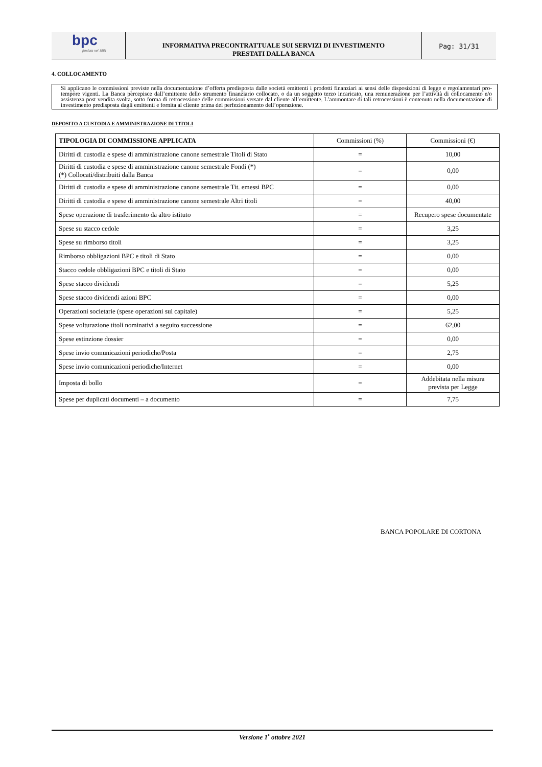bpc
fondata nel 1881
INFORMATIVA PRECONTRATTUALE SUI SERVIZI DI INVESTIMENTO
PRESTATI DALLA BANCA
Pag: 31/31
4. COLLOCAMENTO
Si applicano le commissioni previste nella documentazione d’offerta predisposta dalle società emittenti i prodotti finanziari ai sensi delle disposizioni di legge e regolamentari pro-tempore vigenti. La Banca percepisce dall’emittente dello strumento finanziario collocato, o da un soggetto terzo incaricato, una remunerazione per l’attività di collocamento e/o assistenza post vendita svolta, sotto forma di retrocessione delle commissioni versate dal cliente all’emittente. L’ammontare di tali retrocessioni è contenuto nella documentazione di investimento predisposta dagli emittenti e fornita al cliente prima del perfezionamento dell’operazione.
DEPOSITO A CUSTODIA E AMMINISTRAZIONE DI TITOLI
| TIPOLOGIA DI COMMISSIONE APPLICATA | Commissioni (%) | Commissioni (€) |
| --- | --- | --- |
| Diritti di custodia e spese di amministrazione canone semestrale Titoli di Stato | = | 10,00 |
| Diritti di custodia e spese di amministrazione canone semestrale Fondi (*) (*) Collocati/distribuiti dalla Banca | = | 0,00 |
| Diritti di custodia e spese di amministrazione canone semestrale Tit. emessi BPC | = | 0,00 |
| Diritti di custodia e spese di amministrazione canone semestrale Altri titoli | = | 40,00 |
| Spese operazione di trasferimento da altro istituto | = | Recupero spese documentate |
| Spese su stacco cedole | = | 3,25 |
| Spese su rimborso titoli | = | 3,25 |
| Rimborso obbligazioni BPC e titoli di Stato | = | 0,00 |
| Stacco cedole obbligazioni BPC e titoli di Stato | = | 0,00 |
| Spese stacco dividendi | = | 5,25 |
| Spese stacco dividendi azioni BPC | = | 0,00 |
| Operazioni societarie (spese operazioni sul capitale) | = | 5,25 |
| Spese volturazione titoli nominativi a seguito successione | = | 62,00 |
| Spese estinzione dossier | = | 0,00 |
| Spese invio comunicazioni periodiche/Posta | = | 2,75 |
| Spese invio comunicazioni periodiche/Internet | = | 0,00 |
| Imposta di bollo | = | Addebitata nella misura prevista per Legge |
| Spese per duplicati documenti – a documento | = | 7,75 |
BANCA POPOLARE DI CORTONA
Versione 1<sup>•</sup> ottobre 2021